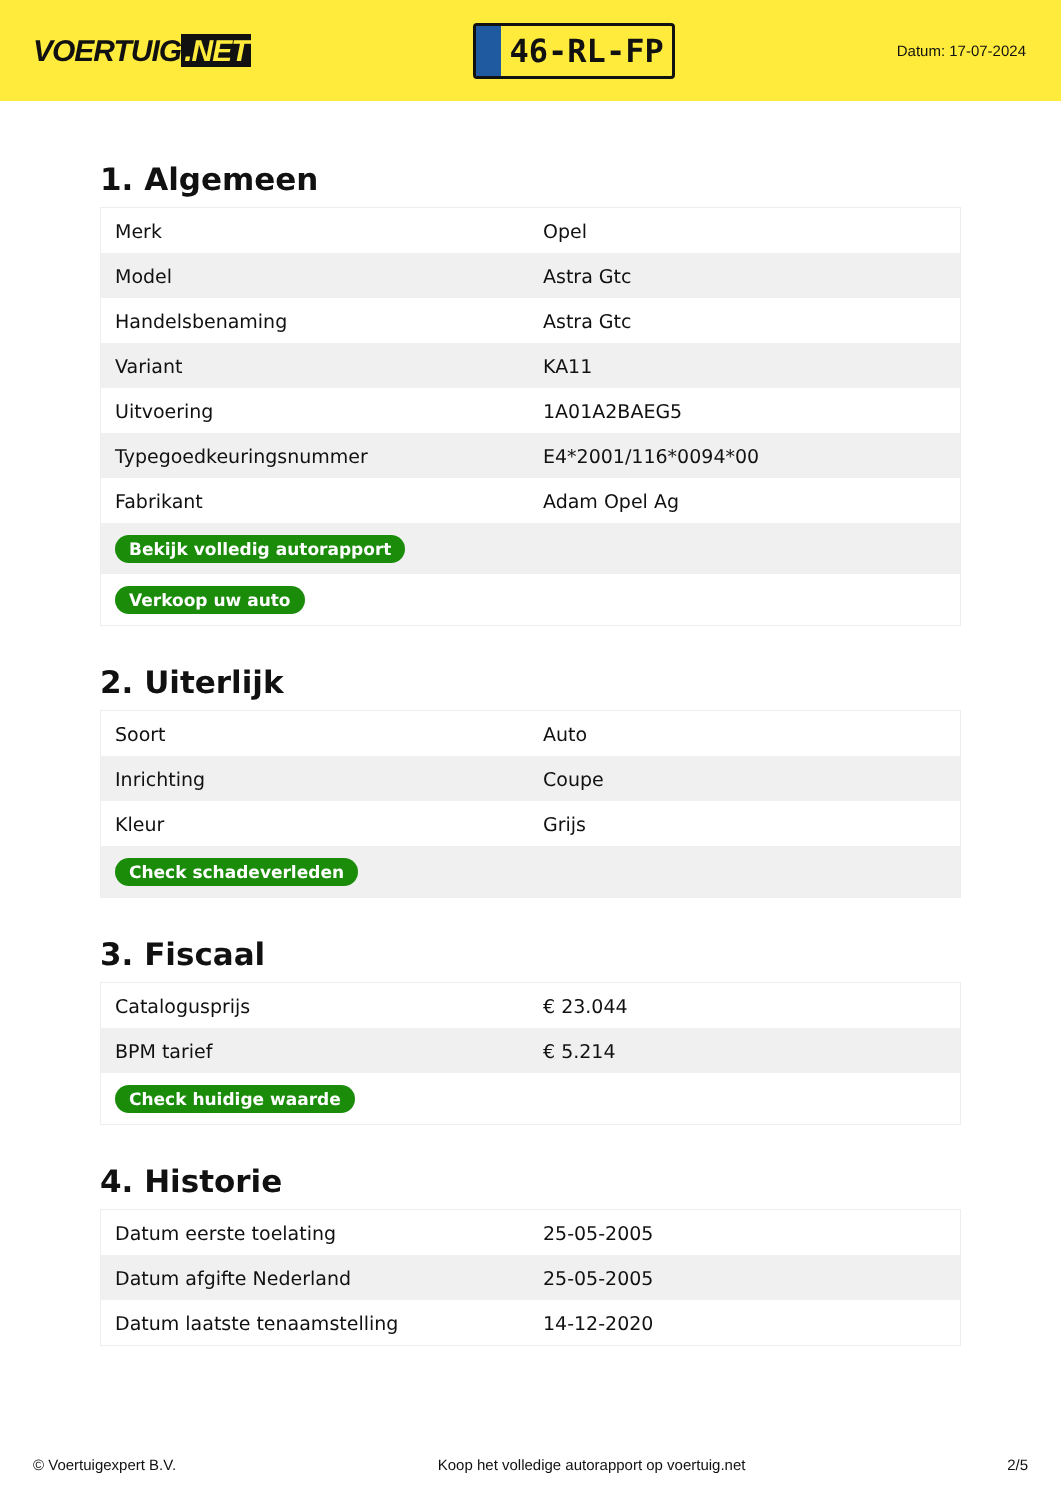VOERTUIG.NET
46-RL-FP
Datum: 17-07-2024
1. Algemeen
| Merk | Opel |
| Model | Astra Gtc |
| Handelsbenaming | Astra Gtc |
| Variant | KA11 |
| Uitvoering | 1A01A2BAEG5 |
| Typegoedkeuringsnummer | E4*2001/116*0094*00 |
| Fabrikant | Adam Opel Ag |
| Bekijk volledig autorapport | |
| Verkoop uw auto | |
2. Uiterlijk
| Soort | Auto |
| Inrichting | Coupe |
| Kleur | Grijs |
| Check schadeverleden | |
3. Fiscaal
| Catalogusprijs | € 23.044 |
| BPM tarief | € 5.214 |
| Check huidige waarde | |
4. Historie
| Datum eerste toelating | 25-05-2005 |
| Datum afgifte Nederland | 25-05-2005 |
| Datum laatste tenaamstelling | 14-12-2020 |
© Voertuigexpert B.V. Koop het volledige autorapport op voertuig.net 2/5